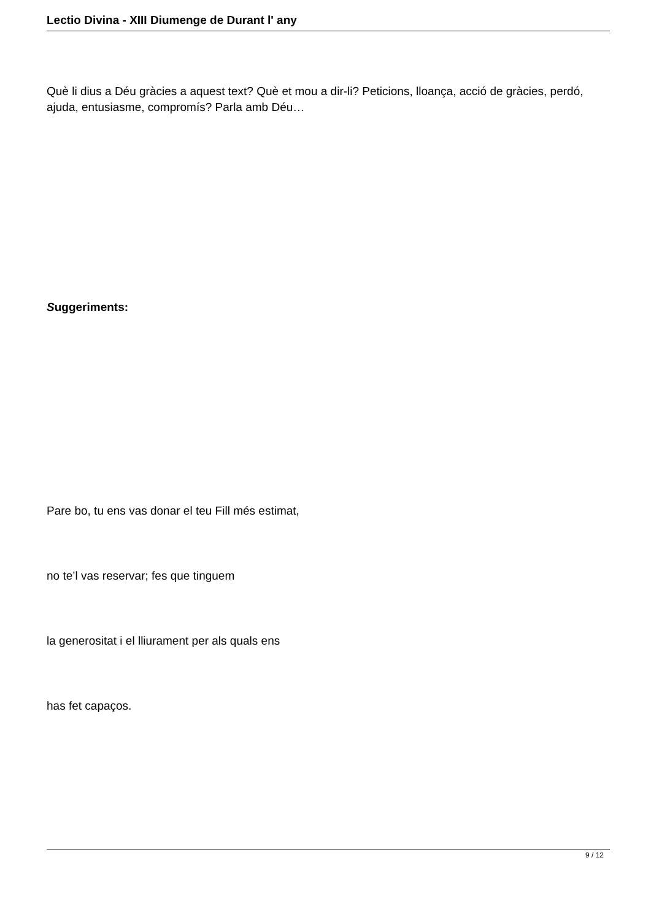Lectio Divina - XIII Diumenge de Durant l' any
Què li dius a Déu gràcies a aquest text? Què et mou a dir-li? Peticions, lloança, acció de gràcies, perdó, ajuda, entusiasme, compromís? Parla amb Déu…
Suggeriments:
Pare bo, tu ens vas donar el teu Fill més estimat,
no te’l vas reservar; fes que tinguem
la generositat i el lliurament per als quals ens
has fet capaços.
9 / 12